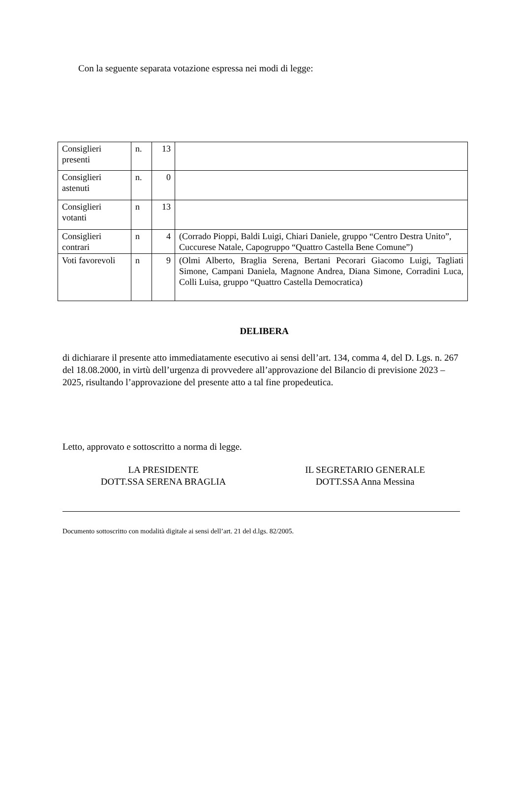Con la seguente separata votazione espressa nei modi di legge:
| Consiglieri presenti | n. | 13 | |
| Consiglieri astenuti | n. | 0 | |
| Consiglieri votanti | n | 13 | |
| Consiglieri contrari | n | 4 | (Corrado Pioppi, Baldi Luigi, Chiari Daniele, gruppo “Centro Destra Unito”, Cuccurese Natale, Capogruppo “Quattro Castella Bene Comune”) |
| Voti favorevoli | n | 9 | (Olmi Alberto, Braglia Serena, Bertani Pecorari Giacomo Luigi, Tagliati Simone, Campani Daniela, Magnone Andrea, Diana Simone, Corradini Luca, Colli Luisa, gruppo “Quattro Castella Democratica) |
DELIBERA
di dichiarare il presente atto immediatamente esecutivo ai sensi dell’art. 134, comma 4, del D. Lgs. n. 267 del 18.08.2000, in virtù dell’urgenza di provvedere all’approvazione del Bilancio di previsione 2023 – 2025, risultando l’approvazione del presente atto a tal fine propedeutica.
Letto, approvato e sottoscritto a norma di legge.
LA PRESIDENTE
DOTT.SSA SERENA BRAGLIA
IL SEGRETARIO GENERALE
DOTT.SSA Anna Messina
Documento sottoscritto con modalità digitale ai sensi dell’art. 21 del d.lgs. 82/2005.